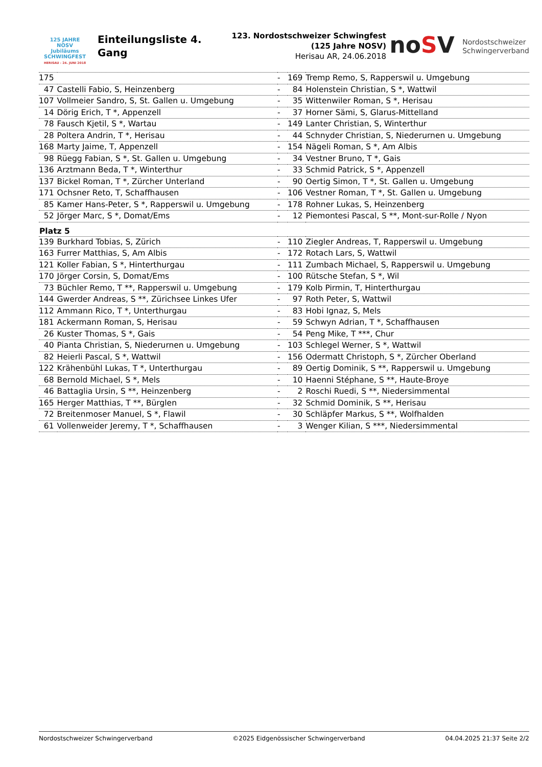125 JAHRE NOSV
Jubiläums SCHWINGFEST
HERISAU - 24. JUNI 2018
Einteilungsliste 4.
Gang
123. Nordostschweizer Schwingfest
(125 Jahre NOSV)
Herisau AR, 24.06.2018
noSV Nordostschweizer
Schwingerverband
| 175 | | - | 169 | Tremp Remo, S, Rapperswil u. Umgebung |
| 47 | Castelli Fabio, S, Heinzenberg | - | 84 | Holenstein Christian, S *, Wattwil |
| 107 | Vollmeier Sandro, S, St. Gallen u. Umgebung | - | 35 | Wittenwiler Roman, S *, Herisau |
| 14 | Dörig Erich, T *, Appenzell | - | 37 | Horner Sämi, S, Glarus-Mittelland |
| 78 | Fausch Kjetil, S *, Wartau | - | 149 | Lanter Christian, S, Winterthur |
| 28 | Poltera Andrin, T *, Herisau | - | 44 | Schnyder Christian, S, Niederurnen u. Umgebung |
| 168 | Marty Jaime, T, Appenzell | - | 154 | Nägeli Roman, S *, Am Albis |
| 98 | Rüegg Fabian, S *, St. Gallen u. Umgebung | - | 34 | Vestner Bruno, T *, Gais |
| 136 | Arztmann Beda, T *, Winterthur | - | 33 | Schmid Patrick, S *, Appenzell |
| 137 | Bickel Roman, T *, Zürcher Unterland | - | 90 | Oertig Simon, T *, St. Gallen u. Umgebung |
| 171 | Ochsner Reto, T, Schaffhausen | - | 106 | Vestner Roman, T *, St. Gallen u. Umgebung |
| 85 | Kamer Hans-Peter, S *, Rapperswil u. Umgebung | - | 178 | Rohner Lukas, S, Heinzenberg |
| 52 | Jörger Marc, S *, Domat/Ems | - | 12 | Piemontesi Pascal, S **, Mont-sur-Rolle / Nyon |
| Platz 5 | | | | |
| 139 | Burkhard Tobias, S, Zürich | - | 110 | Ziegler Andreas, T, Rapperswil u. Umgebung |
| 163 | Furrer Matthias, S, Am Albis | - | 172 | Rotach Lars, S, Wattwil |
| 121 | Koller Fabian, S *, Hinterthurgau | - | 111 | Zumbach Michael, S, Rapperswil u. Umgebung |
| 170 | Jörger Corsin, S, Domat/Ems | - | 100 | Rütsche Stefan, S *, Wil |
| 73 | Büchler Remo, T **, Rapperswil u. Umgebung | - | 179 | Kolb Pirmin, T, Hinterthurgau |
| 144 | Gwerder Andreas, S **, Zürichsee Linkes Ufer | - | 97 | Roth Peter, S, Wattwil |
| 112 | Ammann Rico, T *, Unterthurgau | - | 83 | Hobi Ignaz, S, Mels |
| 181 | Ackermann Roman, S, Herisau | - | 59 | Schwyn Adrian, T *, Schaffhausen |
| 26 | Kuster Thomas, S *, Gais | - | 54 | Peng Mike, T ***, Chur |
| 40 | Pianta Christian, S, Niederurnen u. Umgebung | - | 103 | Schlegel Werner, S *, Wattwil |
| 82 | Heierli Pascal, S *, Wattwil | - | 156 | Odermatt Christoph, S *, Zürcher Oberland |
| 122 | Krähenbühl Lukas, T *, Unterthurgau | - | 89 | Oertig Dominik, S **, Rapperswil u. Umgebung |
| 68 | Bernold Michael, S *, Mels | - | 10 | Haenni Stéphane, S **, Haute-Broye |
| 46 | Battaglia Ursin, S **, Heinzenberg | - | 2 | Roschi Ruedi, S **, Niedersimmental |
| 165 | Herger Matthias, T **, Bürglen | - | 32 | Schmid Dominik, S **, Herisau |
| 72 | Breitenmoser Manuel, S *, Flawil | - | 30 | Schläpfer Markus, S **, Wolfhalden |
| 61 | Vollenweider Jeremy, T *, Schaffhausen | - | 3 | Wenger Kilian, S ***, Niedersimmental |
Nordostschweizer Schwingerverband ©2025 Eidgenössischer Schwingerverband 04.04.2025 21:37 Seite 2/2